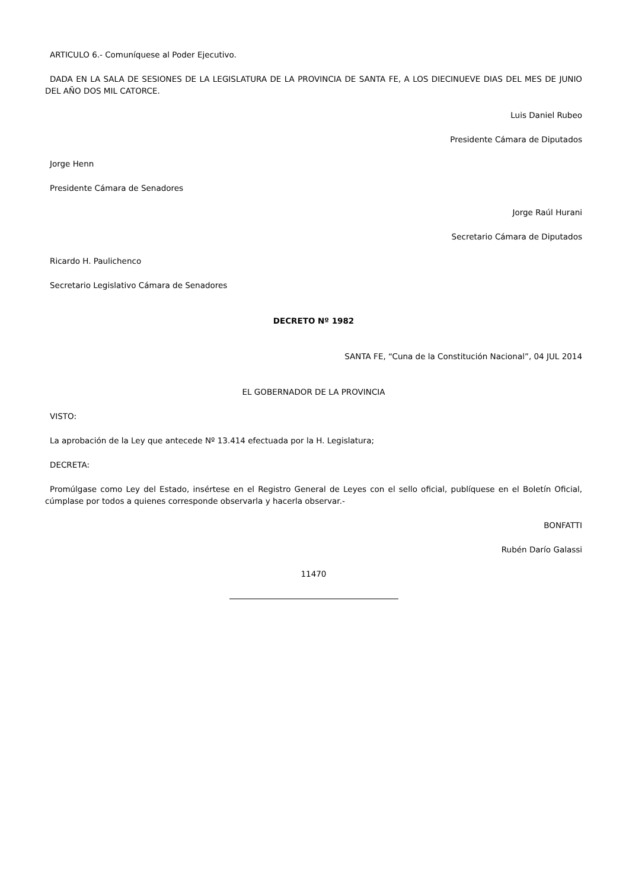ARTICULO 6.- Comuníquese al Poder Ejecutivo.
DADA EN LA SALA DE SESIONES DE LA LEGISLATURA DE LA PROVINCIA DE SANTA FE, A LOS DIECINUEVE DIAS DEL MES DE JUNIO DEL AÑO DOS MIL CATORCE.
Luis Daniel Rubeo
Presidente Cámara de Diputados
Jorge Henn
Presidente Cámara de Senadores
Jorge Raúl Hurani
Secretario Cámara de Diputados
Ricardo H. Paulichenco
Secretario Legislativo Cámara de Senadores
DECRETO Nº 1982
SANTA FE, “Cuna de la Constitución Nacional”, 04 JUL 2014
EL GOBERNADOR DE LA PROVINCIA
VISTO:
La aprobación de la Ley que antecede Nº 13.414 efectuada por la H. Legislatura;
DECRETA:
Promúlgase como Ley del Estado, insértese en el Registro General de Leyes con el sello oficial, publíquese en el Boletín Oficial, cúmplase por todos a quienes corresponde observarla y hacerla observar.-
BONFATTI
Rubén Darío Galassi
11470